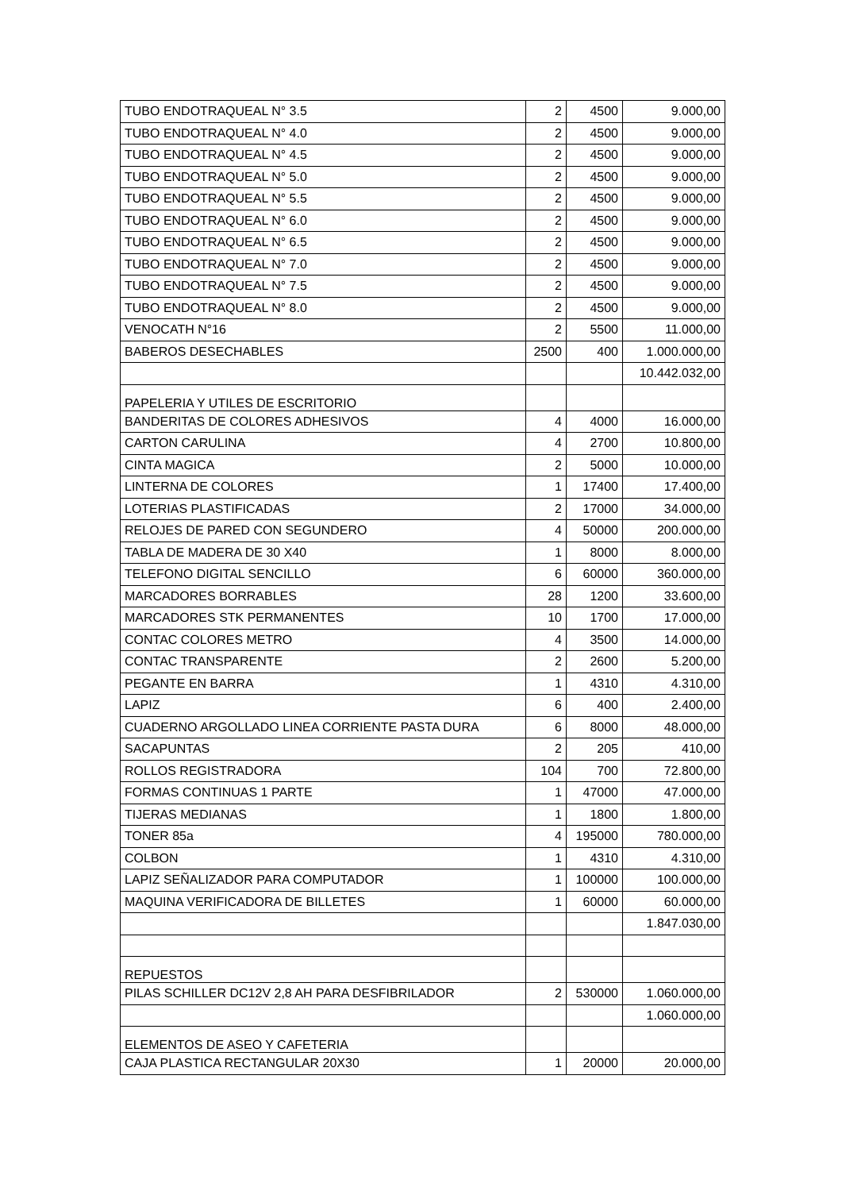| TUBO ENDOTRAQUEAL N° 3.5 | 2 | 4500 | 9.000,00 |
| TUBO ENDOTRAQUEAL N° 4.0 | 2 | 4500 | 9.000,00 |
| TUBO ENDOTRAQUEAL N° 4.5 | 2 | 4500 | 9.000,00 |
| TUBO ENDOTRAQUEAL N° 5.0 | 2 | 4500 | 9.000,00 |
| TUBO ENDOTRAQUEAL N° 5.5 | 2 | 4500 | 9.000,00 |
| TUBO ENDOTRAQUEAL N° 6.0 | 2 | 4500 | 9.000,00 |
| TUBO ENDOTRAQUEAL N° 6.5 | 2 | 4500 | 9.000,00 |
| TUBO ENDOTRAQUEAL N° 7.0 | 2 | 4500 | 9.000,00 |
| TUBO ENDOTRAQUEAL N° 7.5 | 2 | 4500 | 9.000,00 |
| TUBO ENDOTRAQUEAL N° 8.0 | 2 | 4500 | 9.000,00 |
| VENOCATH N°16 | 2 | 5500 | 11.000,00 |
| BABEROS DESECHABLES | 2500 | 400 | 1.000.000,00 |
| | | | 10.442.032,00 |
| PAPELERIA Y UTILES DE ESCRITORIO | | | |
| BANDERITAS DE COLORES ADHESIVOS | 4 | 4000 | 16.000,00 |
| CARTON CARULINA | 4 | 2700 | 10.800,00 |
| CINTA MAGICA | 2 | 5000 | 10.000,00 |
| LINTERNA DE COLORES | 1 | 17400 | 17.400,00 |
| LOTERIAS PLASTIFICADAS | 2 | 17000 | 34.000,00 |
| RELOJES DE PARED CON SEGUNDERO | 4 | 50000 | 200.000,00 |
| TABLA DE MADERA DE 30 X40 | 1 | 8000 | 8.000,00 |
| TELEFONO DIGITAL SENCILLO | 6 | 60000 | 360.000,00 |
| MARCADORES BORRABLES | 28 | 1200 | 33.600,00 |
| MARCADORES STK PERMANENTES | 10 | 1700 | 17.000,00 |
| CONTAC COLORES METRO | 4 | 3500 | 14.000,00 |
| CONTAC TRANSPARENTE | 2 | 2600 | 5.200,00 |
| PEGANTE EN BARRA | 1 | 4310 | 4.310,00 |
| LAPIZ | 6 | 400 | 2.400,00 |
| CUADERNO ARGOLLADO LINEA CORRIENTE PASTA DURA | 6 | 8000 | 48.000,00 |
| SACAPUNTAS | 2 | 205 | 410,00 |
| ROLLOS REGISTRADORA | 104 | 700 | 72.800,00 |
| FORMAS CONTINUAS 1 PARTE | 1 | 47000 | 47.000,00 |
| TIJERAS MEDIANAS | 1 | 1800 | 1.800,00 |
| TONER 85a | 4 | 195000 | 780.000,00 |
| COLBON | 1 | 4310 | 4.310,00 |
| LAPIZ SEÑALIZADOR PARA COMPUTADOR | 1 | 100000 | 100.000,00 |
| MAQUINA VERIFICADORA DE BILLETES | 1 | 60000 | 60.000,00 |
| | | | 1.847.030,00 |
| REPUESTOS | | | |
| PILAS SCHILLER DC12V 2,8 AH PARA DESFIBRILADOR | 2 | 530000 | 1.060.000,00 |
| | | | 1.060.000,00 |
| ELEMENTOS DE ASEO Y CAFETERIA | | | |
| CAJA PLASTICA RECTANGULAR 20X30 | 1 | 20000 | 20.000,00 |